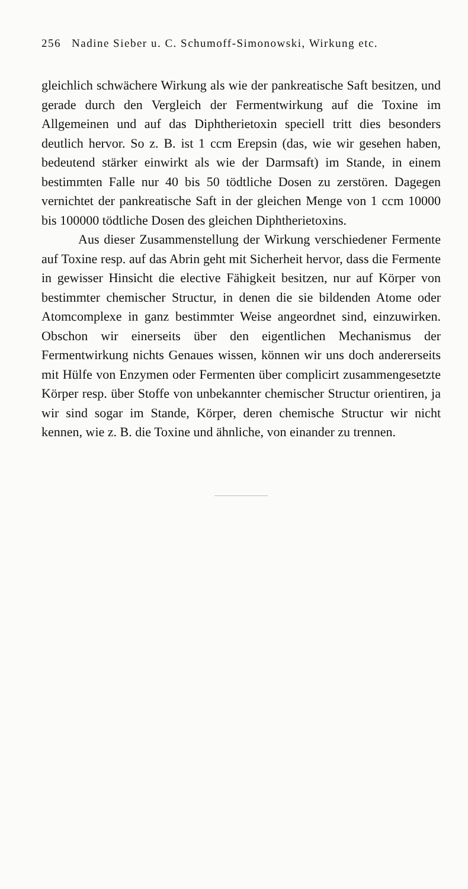256 Nadine Sieber u. C. Schumoff-Simonowski, Wirkung etc.
gleichlich schwächere Wirkung als wie der pankreatische Saft besitzen, und gerade durch den Vergleich der Fermentwirkung auf die Toxine im Allgemeinen und auf das Diphtherietoxin speciell tritt dies besonders deutlich hervor. So z. B. ist 1 ccm Erepsin (das, wie wir gesehen haben, bedeutend stärker einwirkt als wie der Darmsaft) im Stande, in einem bestimmten Falle nur 40 bis 50 tödtliche Dosen zu zerstören. Dagegen vernichtet der pankreatische Saft in der gleichen Menge von 1 ccm 10000 bis 100000 tödtliche Dosen des gleichen Diphtherietoxins.
Aus dieser Zusammenstellung der Wirkung verschiedener Fermente auf Toxine resp. auf das Abrin geht mit Sicherheit hervor, dass die Fermente in gewisser Hinsicht die elective Fähigkeit besitzen, nur auf Körper von bestimmter chemischer Structur, in denen die sie bildenden Atome oder Atomcomplexe in ganz bestimmter Weise angeordnet sind, einzuwirken. Obschon wir einerseits über den eigentlichen Mechanismus der Fermentwirkung nichts Genaues wissen, können wir uns doch andererseits mit Hülfe von Enzymen oder Fermenten über complicirt zusammengesetzte Körper resp. über Stoffe von unbekannter chemischer Structur orientiren, ja wir sind sogar im Stande, Körper, deren chemische Structur wir nicht kennen, wie z. B. die Toxine und ähnliche, von einander zu trennen.